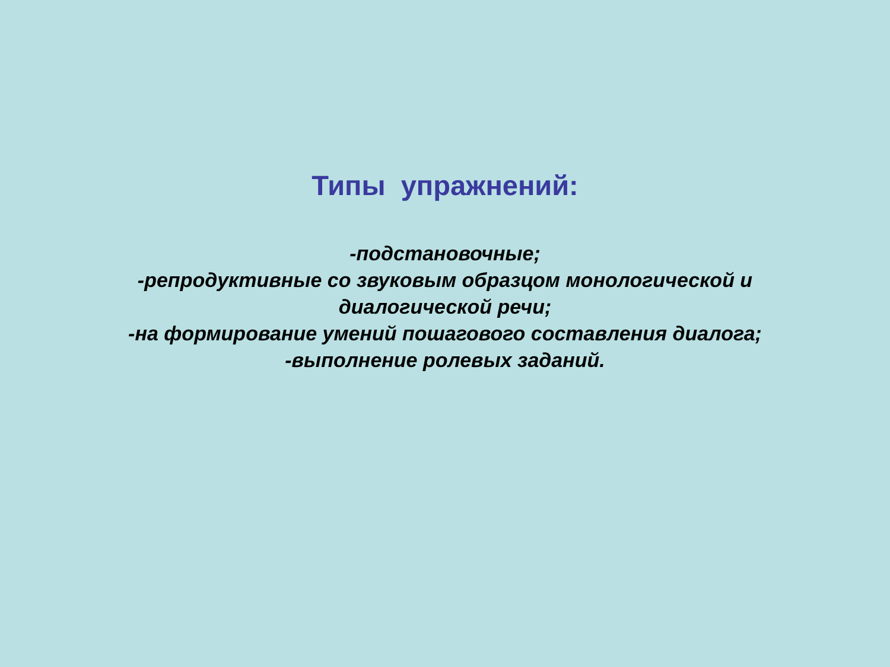Типы упражнений:
-подстановочные;
-репродуктивные со звуковым образцом монологической и диалогической речи;
-на формирование умений пошагового составления диалога;
-выполнение ролевых заданий.